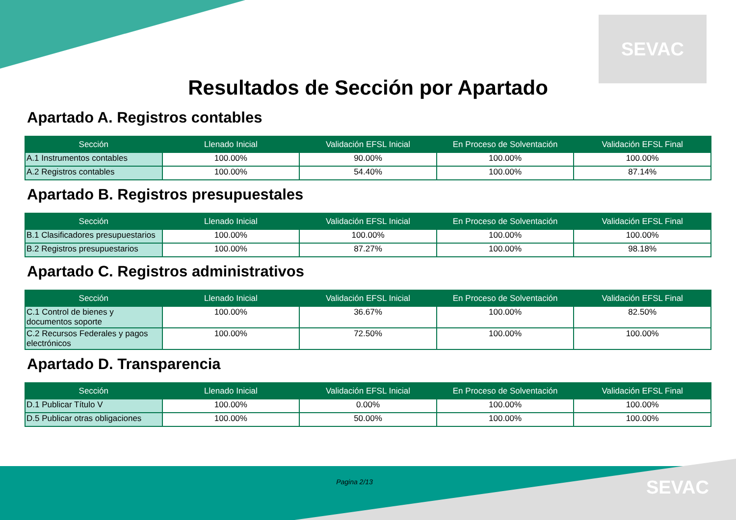SEVAC
Resultados de Sección por Apartado
Apartado A. Registros contables
| Sección | Llenado Inicial | Validación EFSL Inicial | En Proceso de Solventación | Validación EFSL Final |
| --- | --- | --- | --- | --- |
| A.1 Instrumentos contables | 100.00% | 90.00% | 100.00% | 100.00% |
| A.2 Registros contables | 100.00% | 54.40% | 100.00% | 87.14% |
Apartado B. Registros presupuestales
| Sección | Llenado Inicial | Validación EFSL Inicial | En Proceso de Solventación | Validación EFSL Final |
| --- | --- | --- | --- | --- |
| B.1 Clasificadores presupuestarios | 100.00% | 100.00% | 100.00% | 100.00% |
| B.2 Registros presupuestarios | 100.00% | 87.27% | 100.00% | 98.18% |
Apartado C. Registros administrativos
| Sección | Llenado Inicial | Validación EFSL Inicial | En Proceso de Solventación | Validación EFSL Final |
| --- | --- | --- | --- | --- |
| C.1 Control de bienes y documentos soporte | 100.00% | 36.67% | 100.00% | 82.50% |
| C.2 Recursos Federales y pagos electrónicos | 100.00% | 72.50% | 100.00% | 100.00% |
Apartado D. Transparencia
| Sección | Llenado Inicial | Validación EFSL Inicial | En Proceso de Solventación | Validación EFSL Final |
| --- | --- | --- | --- | --- |
| D.1 Publicar Título V | 100.00% | 0.00% | 100.00% | 100.00% |
| D.5 Publicar otras obligaciones | 100.00% | 50.00% | 100.00% | 100.00% |
Pagina 2/13 SEVAC